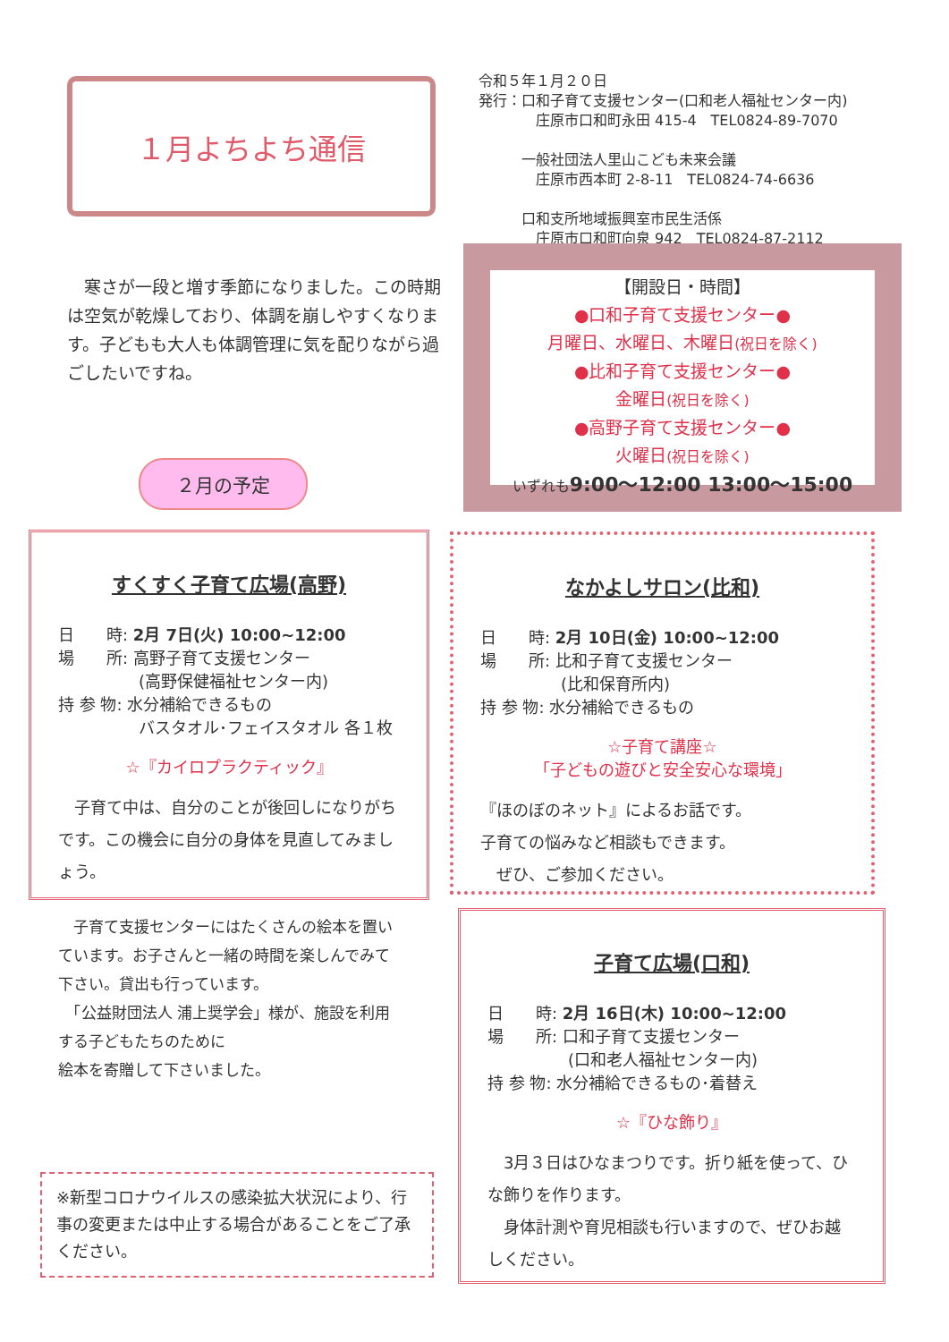１月よちよち通信
令和５年１月２０日
発行：口和子育て支援センター(口和老人福祉センター内)
　　　　庄原市口和町永田 415-4　TEL0824-89-7070
　　　一般社団法人里山こども未来会議
　　　　庄原市西本町 2-8-11　TEL0824-74-6636
　　　口和支所地域振興室市民生活係
　　　　庄原市口和町向泉 942　TEL0824-87-2112
　寒さが一段と増す季節になりました。この時期は空気が乾燥しており、体調を崩しやすくなります。子どもも大人も体調管理に気を配りながら過ごしたいですね。
【開設日・時間】
●口和子育て支援センター●
月曜日、水曜日、木曜日(祝日を除く)
●比和子育て支援センター●
金曜日(祝日を除く)
●高野子育て支援センター●
火曜日(祝日を除く)
いずれも 9:00～12:00 13:00～15:00
２月の予定
すくすく子育て広場(高野)
日　　時: 2月 7日(火) 10:00~12:00
場　　所: 高野子育て支援センター
　　　　　(高野保健福祉センター内)
持 参 物: 水分補給できるもの
　　　　　バスタオル･フェイスタオル 各１枚
☆『カイロプラクティック』
　子育て中は、自分のことが後回しになりがちです。この機会に自分の身体を見直してみましょう。
なかよしサロン(比和)
日　　時: 2月 10日(金) 10:00~12:00
場　　所: 比和子育て支援センター
　　　　　(比和保育所内)
持 参 物: 水分補給できるもの
☆子育て講座☆
「子どもの遊びと安全安心な環境」
『ほのぼのネット』によるお話です。
子育ての悩みなど相談もできます。
　ぜひ、ご参加ください。
　子育て支援センターにはたくさんの絵本を置いています。お子さんと一緒の時間を楽しんでみて下さい。貸出も行っています。
　「公益財団法人 浦上奨学会」様が、施設を利用する子どもたちのために
絵本を寄贈して下さいました。
※新型コロナウイルスの感染拡大状況により、行事の変更または中止する場合があることをご了承ください。
子育て広場(口和)
日　　時: 2月 16日(木) 10:00~12:00
場　　所: 口和子育て支援センター
　　　　　(口和老人福祉センター内)
持 参 物: 水分補給できるもの･着替え
☆『ひな飾り』
　3月３日はひなまつりです。折り紙を使って、ひな飾りを作ります。
　身体計測や育児相談も行いますので、ぜひお越しください。